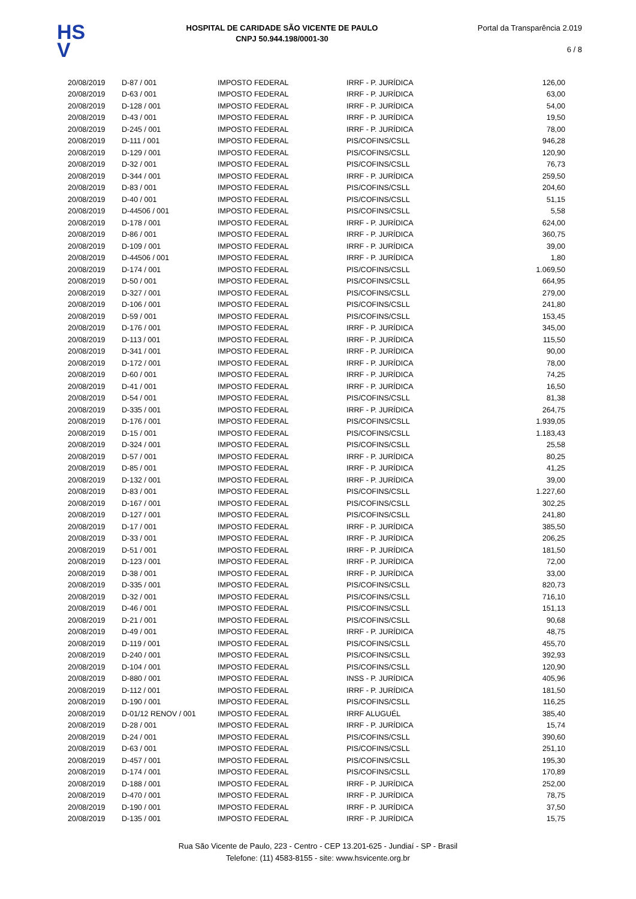HS
V
HOSPITAL DE CARIDADE SÃO VICENTE DE PAULO
CNPJ 50.944.198/0001-30
Portal da Transparência 2.019
6 / 8
| 20/08/2019 | D-87 / 001 | IMPOSTO FEDERAL | IRRF - P. JURÍDICA | 126,00 |
| 20/08/2019 | D-63 / 001 | IMPOSTO FEDERAL | IRRF - P. JURÍDICA | 63,00 |
| 20/08/2019 | D-128 / 001 | IMPOSTO FEDERAL | IRRF - P. JURÍDICA | 54,00 |
| 20/08/2019 | D-43 / 001 | IMPOSTO FEDERAL | IRRF - P. JURÍDICA | 19,50 |
| 20/08/2019 | D-245 / 001 | IMPOSTO FEDERAL | IRRF - P. JURÍDICA | 78,00 |
| 20/08/2019 | D-111 / 001 | IMPOSTO FEDERAL | PIS/COFINS/CSLL | 946,28 |
| 20/08/2019 | D-129 / 001 | IMPOSTO FEDERAL | PIS/COFINS/CSLL | 120,90 |
| 20/08/2019 | D-32 / 001 | IMPOSTO FEDERAL | PIS/COFINS/CSLL | 76,73 |
| 20/08/2019 | D-344 / 001 | IMPOSTO FEDERAL | IRRF - P. JURÍDICA | 259,50 |
| 20/08/2019 | D-83 / 001 | IMPOSTO FEDERAL | PIS/COFINS/CSLL | 204,60 |
| 20/08/2019 | D-40 / 001 | IMPOSTO FEDERAL | PIS/COFINS/CSLL | 51,15 |
| 20/08/2019 | D-44506 / 001 | IMPOSTO FEDERAL | PIS/COFINS/CSLL | 5,58 |
| 20/08/2019 | D-178 / 001 | IMPOSTO FEDERAL | IRRF - P. JURÍDICA | 624,00 |
| 20/08/2019 | D-86 / 001 | IMPOSTO FEDERAL | IRRF - P. JURÍDICA | 360,75 |
| 20/08/2019 | D-109 / 001 | IMPOSTO FEDERAL | IRRF - P. JURÍDICA | 39,00 |
| 20/08/2019 | D-44506 / 001 | IMPOSTO FEDERAL | IRRF - P. JURÍDICA | 1,80 |
| 20/08/2019 | D-174 / 001 | IMPOSTO FEDERAL | PIS/COFINS/CSLL | 1.069,50 |
| 20/08/2019 | D-50 / 001 | IMPOSTO FEDERAL | PIS/COFINS/CSLL | 664,95 |
| 20/08/2019 | D-327 / 001 | IMPOSTO FEDERAL | PIS/COFINS/CSLL | 279,00 |
| 20/08/2019 | D-106 / 001 | IMPOSTO FEDERAL | PIS/COFINS/CSLL | 241,80 |
| 20/08/2019 | D-59 / 001 | IMPOSTO FEDERAL | PIS/COFINS/CSLL | 153,45 |
| 20/08/2019 | D-176 / 001 | IMPOSTO FEDERAL | IRRF - P. JURÍDICA | 345,00 |
| 20/08/2019 | D-113 / 001 | IMPOSTO FEDERAL | IRRF - P. JURÍDICA | 115,50 |
| 20/08/2019 | D-341 / 001 | IMPOSTO FEDERAL | IRRF - P. JURÍDICA | 90,00 |
| 20/08/2019 | D-172 / 001 | IMPOSTO FEDERAL | IRRF - P. JURÍDICA | 78,00 |
| 20/08/2019 | D-60 / 001 | IMPOSTO FEDERAL | IRRF - P. JURÍDICA | 74,25 |
| 20/08/2019 | D-41 / 001 | IMPOSTO FEDERAL | IRRF - P. JURÍDICA | 16,50 |
| 20/08/2019 | D-54 / 001 | IMPOSTO FEDERAL | PIS/COFINS/CSLL | 81,38 |
| 20/08/2019 | D-335 / 001 | IMPOSTO FEDERAL | IRRF - P. JURÍDICA | 264,75 |
| 20/08/2019 | D-176 / 001 | IMPOSTO FEDERAL | PIS/COFINS/CSLL | 1.939,05 |
| 20/08/2019 | D-15 / 001 | IMPOSTO FEDERAL | PIS/COFINS/CSLL | 1.183,43 |
| 20/08/2019 | D-324 / 001 | IMPOSTO FEDERAL | PIS/COFINS/CSLL | 25,58 |
| 20/08/2019 | D-57 / 001 | IMPOSTO FEDERAL | IRRF - P. JURÍDICA | 80,25 |
| 20/08/2019 | D-85 / 001 | IMPOSTO FEDERAL | IRRF - P. JURÍDICA | 41,25 |
| 20/08/2019 | D-132 / 001 | IMPOSTO FEDERAL | IRRF - P. JURÍDICA | 39,00 |
| 20/08/2019 | D-83 / 001 | IMPOSTO FEDERAL | PIS/COFINS/CSLL | 1.227,60 |
| 20/08/2019 | D-167 / 001 | IMPOSTO FEDERAL | PIS/COFINS/CSLL | 302,25 |
| 20/08/2019 | D-127 / 001 | IMPOSTO FEDERAL | PIS/COFINS/CSLL | 241,80 |
| 20/08/2019 | D-17 / 001 | IMPOSTO FEDERAL | IRRF - P. JURÍDICA | 385,50 |
| 20/08/2019 | D-33 / 001 | IMPOSTO FEDERAL | IRRF - P. JURÍDICA | 206,25 |
| 20/08/2019 | D-51 / 001 | IMPOSTO FEDERAL | IRRF - P. JURÍDICA | 181,50 |
| 20/08/2019 | D-123 / 001 | IMPOSTO FEDERAL | IRRF - P. JURÍDICA | 72,00 |
| 20/08/2019 | D-38 / 001 | IMPOSTO FEDERAL | IRRF - P. JURÍDICA | 33,00 |
| 20/08/2019 | D-335 / 001 | IMPOSTO FEDERAL | PIS/COFINS/CSLL | 820,73 |
| 20/08/2019 | D-32 / 001 | IMPOSTO FEDERAL | PIS/COFINS/CSLL | 716,10 |
| 20/08/2019 | D-46 / 001 | IMPOSTO FEDERAL | PIS/COFINS/CSLL | 151,13 |
| 20/08/2019 | D-21 / 001 | IMPOSTO FEDERAL | PIS/COFINS/CSLL | 90,68 |
| 20/08/2019 | D-49 / 001 | IMPOSTO FEDERAL | IRRF - P. JURÍDICA | 48,75 |
| 20/08/2019 | D-119 / 001 | IMPOSTO FEDERAL | PIS/COFINS/CSLL | 455,70 |
| 20/08/2019 | D-240 / 001 | IMPOSTO FEDERAL | PIS/COFINS/CSLL | 392,93 |
| 20/08/2019 | D-104 / 001 | IMPOSTO FEDERAL | PIS/COFINS/CSLL | 120,90 |
| 20/08/2019 | D-880 / 001 | IMPOSTO FEDERAL | INSS - P. JURÍDICA | 405,96 |
| 20/08/2019 | D-112 / 001 | IMPOSTO FEDERAL | IRRF - P. JURÍDICA | 181,50 |
| 20/08/2019 | D-190 / 001 | IMPOSTO FEDERAL | PIS/COFINS/CSLL | 116,25 |
| 20/08/2019 | D-01/12 RENOV / 001 | IMPOSTO FEDERAL | IRRF ALUGUÉL | 385,40 |
| 20/08/2019 | D-28 / 001 | IMPOSTO FEDERAL | IRRF - P. JURÍDICA | 15,74 |
| 20/08/2019 | D-24 / 001 | IMPOSTO FEDERAL | PIS/COFINS/CSLL | 390,60 |
| 20/08/2019 | D-63 / 001 | IMPOSTO FEDERAL | PIS/COFINS/CSLL | 251,10 |
| 20/08/2019 | D-457 / 001 | IMPOSTO FEDERAL | PIS/COFINS/CSLL | 195,30 |
| 20/08/2019 | D-174 / 001 | IMPOSTO FEDERAL | PIS/COFINS/CSLL | 170,89 |
| 20/08/2019 | D-188 / 001 | IMPOSTO FEDERAL | IRRF - P. JURÍDICA | 252,00 |
| 20/08/2019 | D-470 / 001 | IMPOSTO FEDERAL | IRRF - P. JURÍDICA | 78,75 |
| 20/08/2019 | D-190 / 001 | IMPOSTO FEDERAL | IRRF - P. JURÍDICA | 37,50 |
| 20/08/2019 | D-135 / 001 | IMPOSTO FEDERAL | IRRF - P. JURÍDICA | 15,75 |
Rua São Vicente de Paulo, 223 - Centro - CEP 13.201-625 - Jundiaí - SP - Brasil
Telefone: (11) 4583-8155 - site: www.hsvicente.org.br